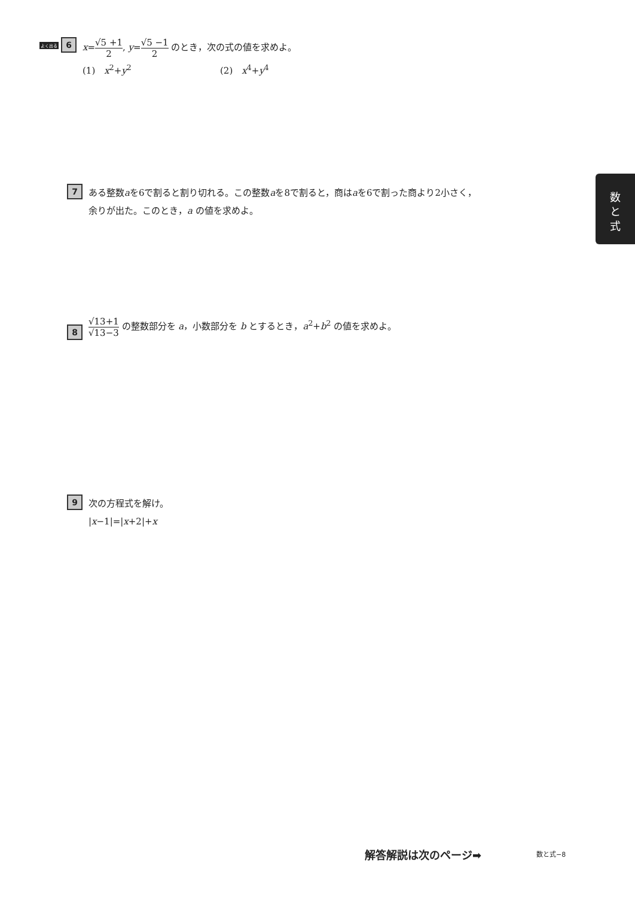よく出る 6
x=√5 +1 2, y=√5 −1 2 のとき，次の式の値を求めよ。
(1)　x<sup>2</sup>+y<sup>2</sup> (2)　x<sup>4</sup>+y<sup>4</sup>
7
ある整数aを6で割ると割り切れる。この整数aを8で割ると，商はaを6で割った商より2小さく，
余りが出た。このとき，a の値を求めよ。
8
√13+1 √13−3 の整数部分を a，小数部分を b とするとき，a<sup>2</sup>+b<sup>2</sup> の値を求めよ。
9
次の方程式を解け。
|x−1|=|x+2|+x
数
と
式
解答解説は次のページ➡ 数と式−8